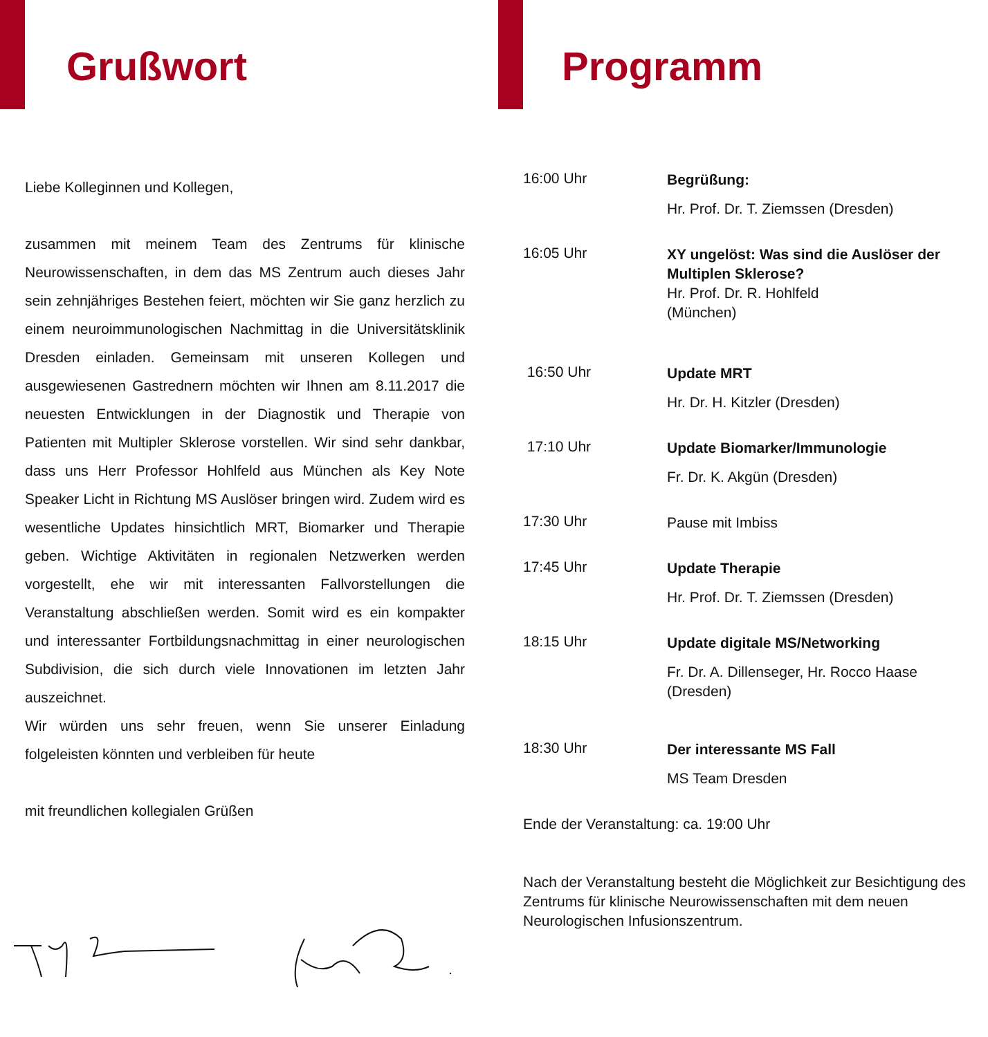Grußwort
Liebe Kolleginnen und Kollegen,
zusammen mit meinem Team des Zentrums für klinische Neurowissenschaften, in dem das MS Zentrum auch dieses Jahr sein zehnjähriges Bestehen feiert, möchten wir Sie ganz herzlich zu einem neuroimmunologischen Nachmittag in die Universitätsklinik Dresden einladen. Gemeinsam mit unseren Kollegen und ausgewiesenen Gastrednern möchten wir Ihnen am 8.11.2017 die neuesten Entwicklungen in der Diagnostik und Therapie von Patienten mit Multipler Sklerose vorstellen. Wir sind sehr dankbar, dass uns Herr Professor Hohlfeld aus München als Key Note Speaker Licht in Richtung MS Auslöser bringen wird. Zudem wird es wesentliche Updates hinsichtlich MRT, Biomarker und Therapie geben. Wichtige Aktivitäten in regionalen Netzwerken werden vorgestellt, ehe wir mit interessanten Fallvorstellungen die Veranstaltung abschließen werden. Somit wird es ein kompakter und interessanter Fortbildungsnachmittag in einer neurologischen Subdivision, die sich durch viele Innovationen im letzten Jahr auszeichnet.
Wir würden uns sehr freuen, wenn Sie unserer Einladung folgeleisten könnten und verbleiben für heute
mit freundlichen kollegialen Grüßen
Programm
16:00 Uhr
Begrüßung:
Hr. Prof. Dr. T. Ziemssen (Dresden)
16:05 Uhr
XY ungelöst: Was sind die Auslöser der Multiplen Sklerose?
Hr. Prof. Dr. R. Hohlfeld
(München)
16:50 Uhr
Update MRT
Hr. Dr. H. Kitzler (Dresden)
17:10 Uhr
Update Biomarker/Immunologie
Fr. Dr. K. Akgün (Dresden)
17:30 Uhr
Pause mit Imbiss
17:45 Uhr
Update Therapie
Hr. Prof. Dr. T. Ziemssen (Dresden)
18:15 Uhr
Update digitale MS/Networking
Fr. Dr. A. Dillenseger, Hr. Rocco Haase (Dresden)
18:30 Uhr
Der interessante MS Fall
MS Team Dresden
Ende der Veranstaltung: ca. 19:00 Uhr
Nach der Veranstaltung besteht die Möglichkeit zur Besichtigung des Zentrums für klinische Neurowissenschaften mit dem neuen Neurologischen Infusionszentrum.